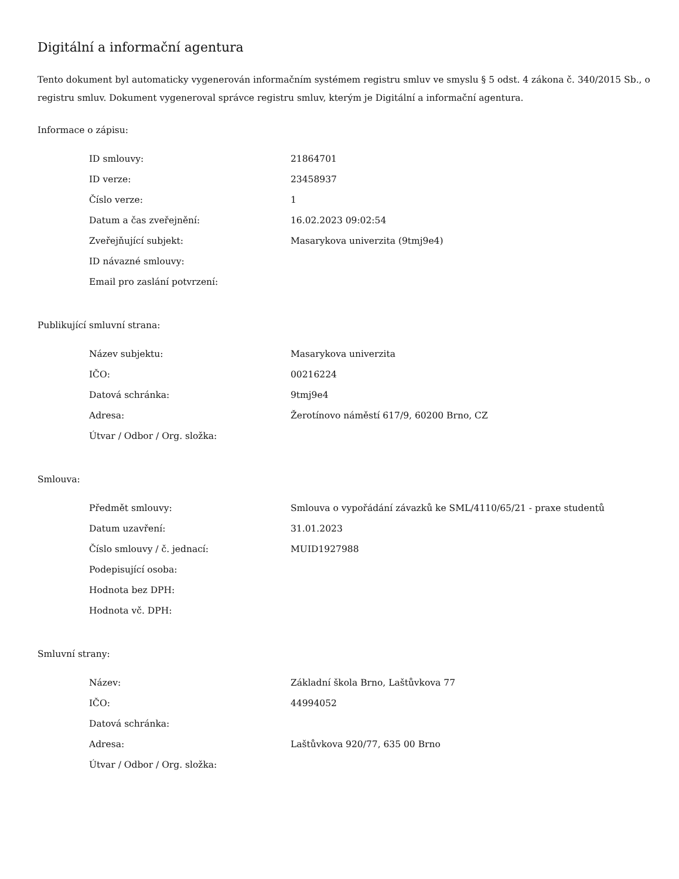Digitální a informační agentura
Tento dokument byl automaticky vygenerován informačním systémem registru smluv ve smyslu § 5 odst. 4 zákona č. 340/2015 Sb., o registru smluv. Dokument vygeneroval správce registru smluv, kterým je Digitální a informační agentura.
Informace o zápisu:
| ID smlouvy: | 21864701 |
| ID verze: | 23458937 |
| Číslo verze: | 1 |
| Datum a čas zveřejnění: | 16.02.2023 09:02:54 |
| Zveřejňující subjekt: | Masarykova univerzita (9tmj9e4) |
| ID návazné smlouvy: | |
| Email pro zaslání potvrzení: | |
Publikující smluvní strana:
| Název subjektu: | Masarykova univerzita |
| IČO: | 00216224 |
| Datová schránka: | 9tmj9e4 |
| Adresa: | Žerotínovo náměstí 617/9, 60200 Brno, CZ |
| Útvar / Odbor / Org. složka: | |
Smlouva:
| Předmět smlouvy: | Smlouva o vypořádání závazků ke SML/4110/65/21 - praxe studentů |
| Datum uzavření: | 31.01.2023 |
| Číslo smlouvy / č. jednací: | MUID1927988 |
| Podepisující osoba: | |
| Hodnota bez DPH: | |
| Hodnota vč. DPH: | |
Smluvní strany:
| Název: | Základní škola Brno, Laštůvkova 77 |
| IČO: | 44994052 |
| Datová schránka: | |
| Adresa: | Laštůvkova 920/77, 635 00 Brno |
| Útvar / Odbor / Org. složka: | |